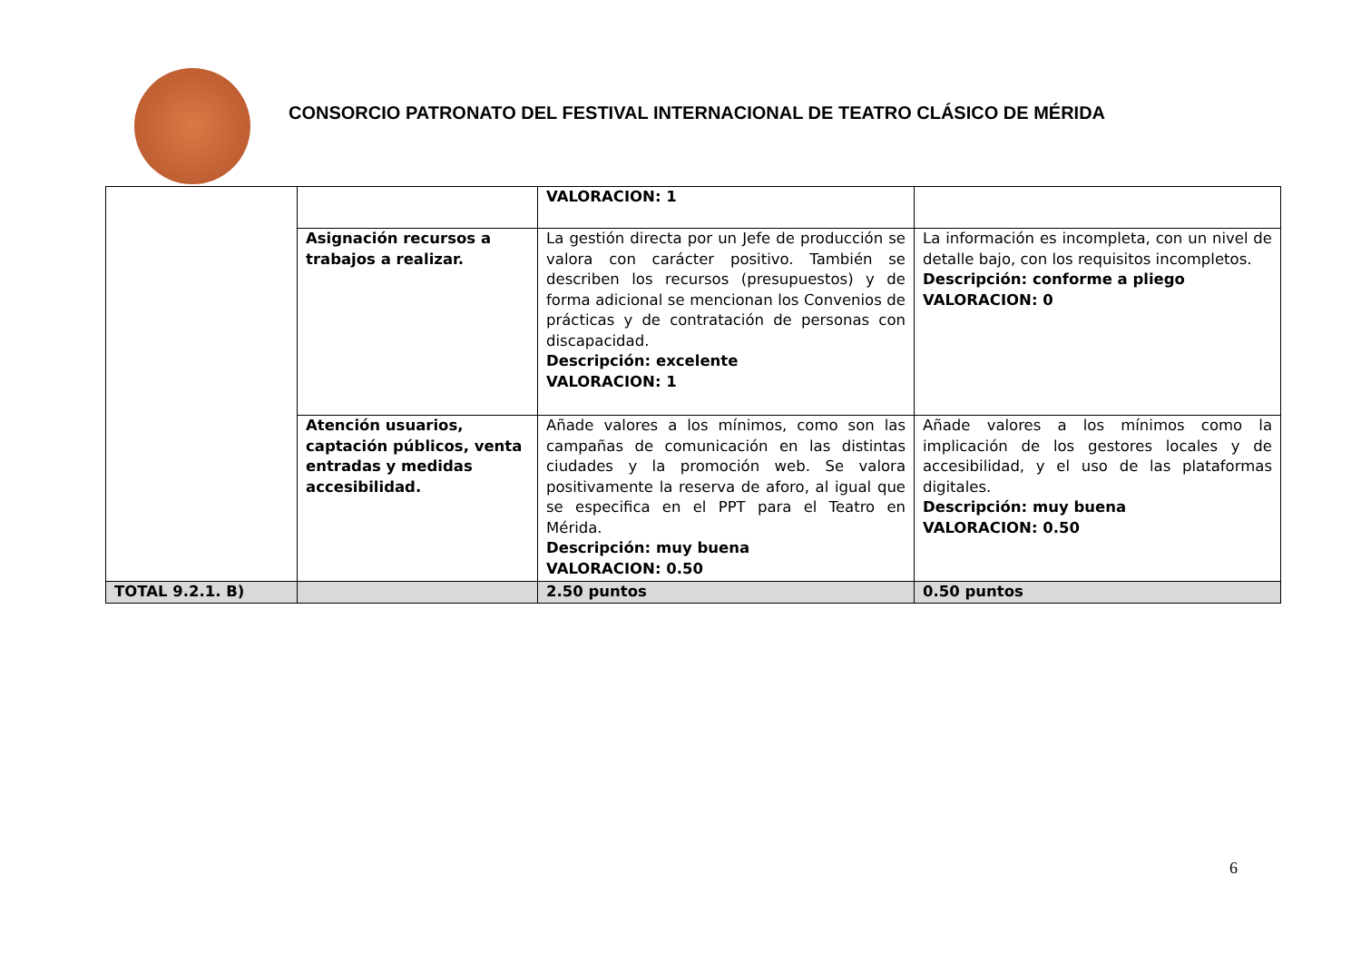CONSORCIO PATRONATO DEL FESTIVAL INTERNACIONAL DE TEATRO CLÁSICO DE MÉRIDA
| | | VALORACION: 1 | |
| | Asignación recursos a trabajos a realizar. | La gestión directa por un Jefe de producción se valora con carácter positivo. También se describen los recursos (presupuestos) y de forma adicional se mencionan los Convenios de prácticas y de contratación de personas con discapacidad. Descripción: excelente VALORACION: 1 | La información es incompleta, con un nivel de detalle bajo, con los requisitos incompletos. Descripción: conforme a pliego VALORACION: 0 |
| | Atención usuarios, captación públicos, venta entradas y medidas accesibilidad. | Añade valores a los mínimos, como son las campañas de comunicación en las distintas ciudades y la promoción web. Se valora positivamente la reserva de aforo, al igual que se especifica en el PPT para el Teatro en Mérida. Descripción: muy buena VALORACION: 0.50 | Añade valores a los mínimos como la implicación de los gestores locales y de accesibilidad, y el uso de las plataformas digitales. Descripción: muy buena VALORACION: 0.50 |
| TOTAL 9.2.1. B) | | 2.50 puntos | 0.50 puntos |
6